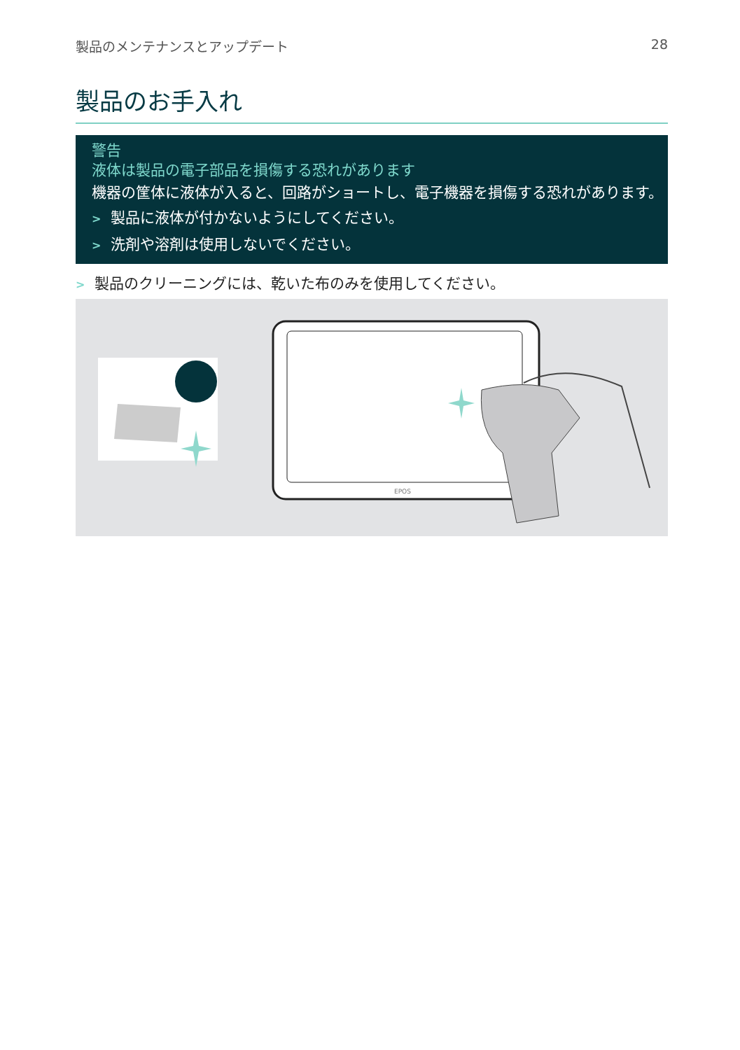製品のメンテナンスとアップデート 28
製品のお手入れ
警告
液体は製品の電子部品を損傷する恐れがあります
機器の筐体に液体が入ると、回路がショートし、電子機器を損傷する恐れがあります。
> 製品に液体が付かないようにしてください。
> 洗剤や溶剤は使用しないでください。
> 製品のクリーニングには、乾いた布のみを使用してください。
EPOS